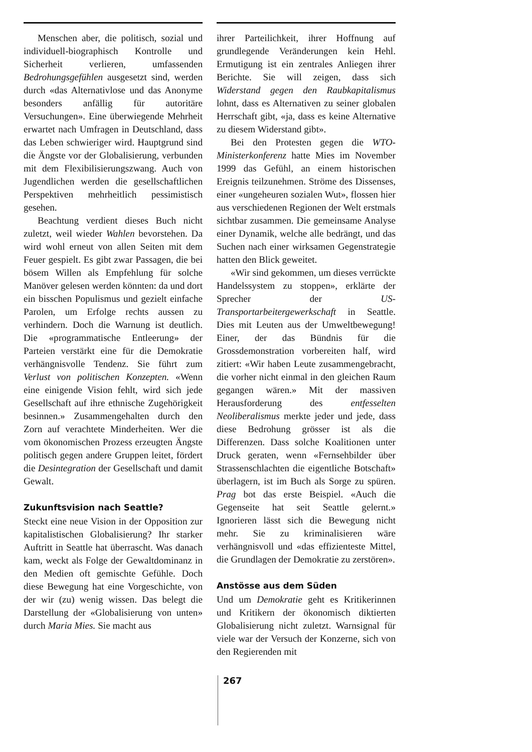Menschen aber, die politisch, sozial und individuell-biographisch Kontrolle und Sicherheit verlieren, umfassenden Bedrohungsgefühlen ausgesetzt sind, werden durch «das Alternativlose und das Anonyme besonders anfällig für autoritäre Versuchungen». Eine überwiegende Mehrheit erwartet nach Umfragen in Deutschland, dass das Leben schwieriger wird. Hauptgrund sind die Ängste vor der Globalisierung, verbunden mit dem Flexibilisierungszwang. Auch von Jugendlichen werden die gesellschaftlichen Perspektiven mehrheitlich pessimistisch gesehen.
Beachtung verdient dieses Buch nicht zuletzt, weil wieder Wahlen bevorstehen. Da wird wohl erneut von allen Seiten mit dem Feuer gespielt. Es gibt zwar Passagen, die bei bösem Willen als Empfehlung für solche Manöver gelesen werden könnten: da und dort ein bisschen Populismus und gezielt einfache Parolen, um Erfolge rechts aussen zu verhindern. Doch die Warnung ist deutlich. Die «programmatische Entleerung» der Parteien verstärkt eine für die Demokratie verhängnisvolle Tendenz. Sie führt zum Verlust von politischen Konzepten. «Wenn eine einigende Vision fehlt, wird sich jede Gesellschaft auf ihre ethnische Zugehörigkeit besinnen.» Zusammengehalten durch den Zorn auf verachtete Minderheiten. Wer die vom ökonomischen Prozess erzeugten Ängste politisch gegen andere Gruppen leitet, fördert die Desintegration der Gesellschaft und damit Gewalt.
Zukunftsvision nach Seattle?
Steckt eine neue Vision in der Opposition zur kapitalistischen Globalisierung? Ihr starker Auftritt in Seattle hat überrascht. Was danach kam, weckt als Folge der Gewaltdominanz in den Medien oft gemischte Gefühle. Doch diese Bewegung hat eine Vorgeschichte, von der wir (zu) wenig wissen. Das belegt die Darstellung der «Globalisierung von unten» durch Maria Mies. Sie macht aus
ihrer Parteilichkeit, ihrer Hoffnung auf grundlegende Veränderungen kein Hehl. Ermutigung ist ein zentrales Anliegen ihrer Berichte. Sie will zeigen, dass sich Widerstand gegen den Raubkapitalismus lohnt, dass es Alternativen zu seiner globalen Herrschaft gibt, «ja, dass es keine Alternative zu diesem Widerstand gibt».
Bei den Protesten gegen die WTO-Ministerkonferenz hatte Mies im November 1999 das Gefühl, an einem historischen Ereignis teilzunehmen. Ströme des Dissenses, einer «ungeheuren sozialen Wut», flossen hier aus verschiedenen Regionen der Welt erstmals sichtbar zusammen. Die gemeinsame Analyse einer Dynamik, welche alle bedrängt, und das Suchen nach einer wirksamen Gegenstrategie hatten den Blick geweitet.
«Wir sind gekommen, um dieses verrückte Handelssystem zu stoppen», erklärte der Sprecher der US-Transportarbeitergewerkschaft in Seattle. Dies mit Leuten aus der Umweltbewegung! Einer, der das Bündnis für die Grossdemonstration vorbereiten half, wird zitiert: «Wir haben Leute zusammengebracht, die vorher nicht einmal in den gleichen Raum gegangen wären.» Mit der massiven Herausforderung des entfesselten Neoliberalismus merkte jeder und jede, dass diese Bedrohung grösser ist als die Differenzen. Dass solche Koalitionen unter Druck geraten, wenn «Fernsehbilder über Strassenschlachten die eigentliche Botschaft» überlagern, ist im Buch als Sorge zu spüren. Prag bot das erste Beispiel. «Auch die Gegenseite hat seit Seattle gelernt.» Ignorieren lässt sich die Bewegung nicht mehr. Sie zu kriminalisieren wäre verhängnisvoll und «das effizienteste Mittel, die Grundlagen der Demokratie zu zerstören».
Anstösse aus dem Süden
Und um Demokratie geht es Kritikerinnen und Kritikern der ökonomisch diktierten Globalisierung nicht zuletzt. Warnsignal für viele war der Versuch der Konzerne, sich von den Regierenden mit
267